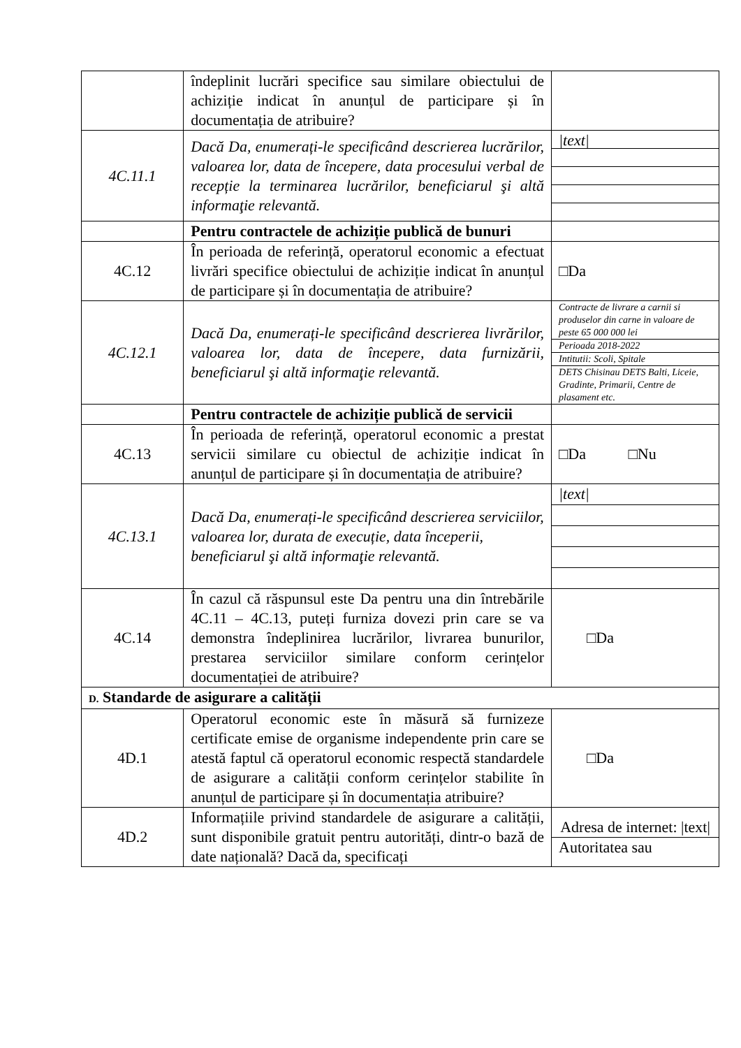| | îndeplinit lucrări specifice sau similare obiectului de achiziție indicat în anunțul de participare și în documentația de atribuire? | |
| 4C.11.1 | Dacă Da, enumerați-le specificând descrierea lucrărilor, valoarea lor, data de începere, data procesului verbal de recepție la terminarea lucrărilor, beneficiarul şi altă informaţie relevantă. | /text/ |
| | Pentru contractele de achiziție publică de bunuri | |
| 4C.12 | În perioada de referință, operatorul economic a efectuat livrări specifice obiectului de achiziție indicat în anunțul de participare și în documentația de atribuire? | □Da |
| 4C.12.1 | Dacă Da, enumerați-le specificând descrierea livrărilor, valoarea lor, data de începere, data furnizării, beneficiarul şi altă informaţie relevantă. | Contracte de livrare a carnii si produselor din carne in valoare de peste 65 000 000 lei Perioada 2018-2022 Intitutii: Scoli, Spitale DETS Chisinau DETS Balti, Liceie, Gradinte, Primarii, Centre de plasament etc. |
| | Pentru contractele de achiziție publică de servicii | |
| 4C.13 | În perioada de referință, operatorul economic a prestat servicii similare cu obiectul de achiziție indicat în anunțul de participare și în documentația de atribuire? | □Da □Nu |
| 4C.13.1 | Dacă Da, enumerați-le specificând descrierea serviciilor, valoarea lor, durata de execuție, data începerii, beneficiarul şi altă informaţie relevantă. | /text/ |
| 4C.14 | În cazul că răspunsul este Da pentru una din întrebările 4C.11 – 4C.13, puteți furniza dovezi prin care se va demonstra îndeplinirea lucrărilor, livrarea bunurilor, prestarea serviciilor similare conform cerințelor documentației de atribuire? | □Da |
| D. Standarde de asigurare a calității | | |
| 4D.1 | Operatorul economic este în măsură să furnizeze certificate emise de organisme independente prin care se atestă faptul că operatorul economic respectă standardele de asigurare a calității conform cerințelor stabilite în anunțul de participare și în documentația atribuire? | □Da |
| 4D.2 | Informațiile privind standardele de asigurare a calității, sunt disponibile gratuit pentru autorități, dintr-o bază de date națională? Dacă da, specificați | Adresa de internet: /text/ Autoritatea sau |